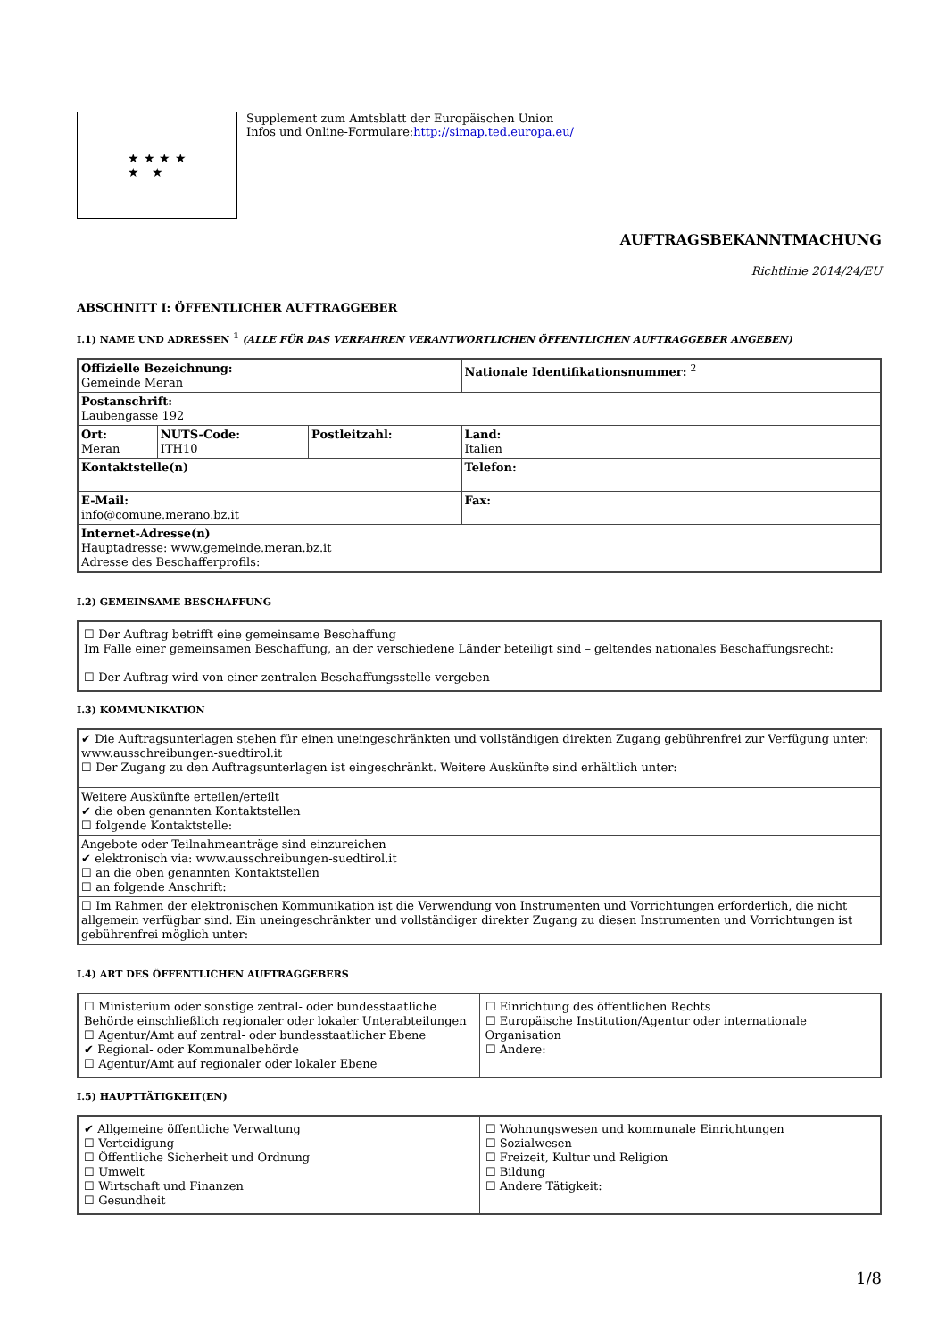★ ★ ★ ★
★ ★
Supplement zum Amtsblatt der Europäischen Union
Infos und Online-Formulare:http://simap.ted.europa.eu/
AUFTRAGSBEKANNTMACHUNG
Richtlinie 2014/24/EU
ABSCHNITT I: ÖFFENTLICHER AUFTRAGGEBER
I.1) NAME UND ADRESSEN <sup>1</sup> (ALLE FÜR DAS VERFAHREN VERANTWORTLICHEN ÖFFENTLICHEN AUFTRAGGEBER ANGEBEN)
| Offizielle Bezeichnung: Gemeinde Meran | | | Nationale Identifikationsnummer: <sup>2</sup> |
| Postanschrift: Laubengasse 192 | | | |
| Ort: Meran | NUTS-Code: ITH10 | Postleitzahl: | Land: Italien |
| Kontaktstelle(n) | | | Telefon: |
| E-Mail: info@comune.merano.bz.it | | | Fax: |
| Internet-Adresse(n) Hauptadresse: www.gemeinde.meran.bz.it Adresse des Beschafferprofils: | | | |
I.2) GEMEINSAME BESCHAFFUNG
| ☐ Der Auftrag betrifft eine gemeinsame Beschaffung Im Falle einer gemeinsamen Beschaffung, an der verschiedene Länder beteiligt sind – geltendes nationales Beschaffungsrecht: ☐ Der Auftrag wird von einer zentralen Beschaffungsstelle vergeben |
I.3) KOMMUNIKATION
| ✔ Die Auftragsunterlagen stehen für einen uneingeschränkten und vollständigen direkten Zugang gebührenfrei zur Verfügung unter: www.ausschreibungen-suedtirol.it ☐ Der Zugang zu den Auftragsunterlagen ist eingeschränkt. Weitere Auskünfte sind erhältlich unter: |
| Weitere Auskünfte erteilen/erteilt ✔ die oben genannten Kontaktstellen ☐ folgende Kontaktstelle: |
| Angebote oder Teilnahmeanträge sind einzureichen ✔ elektronisch via: www.ausschreibungen-suedtirol.it ☐ an die oben genannten Kontaktstellen ☐ an folgende Anschrift: |
| ☐ Im Rahmen der elektronischen Kommunikation ist die Verwendung von Instrumenten und Vorrichtungen erforderlich, die nicht allgemein verfügbar sind. Ein uneingeschränkter und vollständiger direkter Zugang zu diesen Instrumenten und Vorrichtungen ist gebührenfrei möglich unter: |
I.4) ART DES ÖFFENTLICHEN AUFTRAGGEBERS
| ☐ Ministerium oder sonstige zentral- oder bundesstaatliche Behörde einschließlich regionaler oder lokaler Unterabteilungen ☐ Agentur/Amt auf zentral- oder bundesstaatlicher Ebene ✔ Regional- oder Kommunalbehörde ☐ Agentur/Amt auf regionaler oder lokaler Ebene | ☐ Einrichtung des öffentlichen Rechts ☐ Europäische Institution/Agentur oder internationale Organisation ☐ Andere: |
I.5) HAUPTTÄTIGKEIT(EN)
| ✔ Allgemeine öffentliche Verwaltung ☐ Verteidigung ☐ Öffentliche Sicherheit und Ordnung ☐ Umwelt ☐ Wirtschaft und Finanzen ☐ Gesundheit | ☐ Wohnungswesen und kommunale Einrichtungen ☐ Sozialwesen ☐ Freizeit, Kultur und Religion ☐ Bildung ☐ Andere Tätigkeit: |
1/8